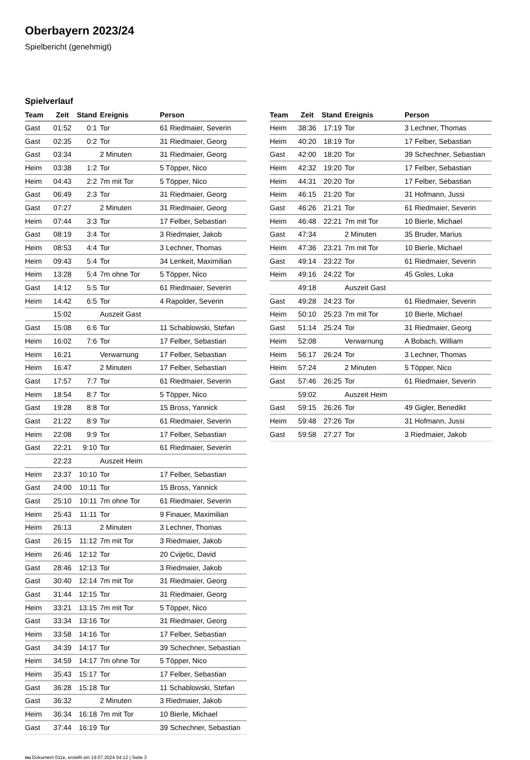Oberbayern 2023/24
Spielbericht (genehmigt)
Spielverlauf
| Team | Zeit | Stand | Ereignis | Person |
| --- | --- | --- | --- | --- |
| Gast | 01:52 | 0:1 | Tor | 61 Riedmaier, Severin |
| Gast | 02:35 | 0:2 | Tor | 31 Riedmaier, Georg |
| Gast | 03:34 | | 2 Minuten | 31 Riedmaier, Georg |
| Heim | 03:38 | 1:2 | Tor | 5 Töpper, Nico |
| Heim | 04:43 | 2:2 | 7m mit Tor | 5 Töpper, Nico |
| Gast | 06:49 | 2:3 | Tor | 31 Riedmaier, Georg |
| Gast | 07:27 | | 2 Minuten | 31 Riedmaier, Georg |
| Heim | 07:44 | 3:3 | Tor | 17 Felber, Sebastian |
| Gast | 08:19 | 3:4 | Tor | 3 Riedmaier, Jakob |
| Heim | 08:53 | 4:4 | Tor | 3 Lechner, Thomas |
| Heim | 09:43 | 5:4 | Tor | 34 Lenkeit, Maximilian |
| Heim | 13:28 | 5:4 | 7m ohne Tor | 5 Töpper, Nico |
| Gast | 14:12 | 5:5 | Tor | 61 Riedmaier, Severin |
| Heim | 14:42 | 6:5 | Tor | 4 Rapolder, Severin |
| | 15:02 | | Auszeit Gast | |
| Gast | 15:08 | 6:6 | Tor | 11 Schablowski, Stefan |
| Heim | 16:02 | 7:6 | Tor | 17 Felber, Sebastian |
| Heim | 16:21 | | Verwarnung | 17 Felber, Sebastian |
| Heim | 16:47 | | 2 Minuten | 17 Felber, Sebastian |
| Gast | 17:57 | 7:7 | Tor | 61 Riedmaier, Severin |
| Heim | 18:54 | 8:7 | Tor | 5 Töpper, Nico |
| Gast | 19:28 | 8:8 | Tor | 15 Bross, Yannick |
| Gast | 21:22 | 8:9 | Tor | 61 Riedmaier, Severin |
| Heim | 22:08 | 9:9 | Tor | 17 Felber, Sebastian |
| Gast | 22:21 | 9:10 | Tor | 61 Riedmaier, Severin |
| | 22:23 | | Auszeit Heim | |
| Heim | 23:37 | 10:10 | Tor | 17 Felber, Sebastian |
| Gast | 24:00 | 10:11 | Tor | 15 Bross, Yannick |
| Gast | 25:10 | 10:11 | 7m ohne Tor | 61 Riedmaier, Severin |
| Heim | 25:43 | 11:11 | Tor | 9 Finauer, Maximilian |
| Heim | 26:13 | | 2 Minuten | 3 Lechner, Thomas |
| Gast | 26:15 | 11:12 | 7m mit Tor | 3 Riedmaier, Jakob |
| Heim | 26:46 | 12:12 | Tor | 20 Cvijetic, David |
| Gast | 28:46 | 12:13 | Tor | 3 Riedmaier, Jakob |
| Gast | 30:40 | 12:14 | 7m mit Tor | 31 Riedmaier, Georg |
| Gast | 31:44 | 12:15 | Tor | 31 Riedmaier, Georg |
| Heim | 33:21 | 13:15 | 7m mit Tor | 5 Töpper, Nico |
| Gast | 33:34 | 13:16 | Tor | 31 Riedmaier, Georg |
| Heim | 33:58 | 14:16 | Tor | 17 Felber, Sebastian |
| Gast | 34:39 | 14:17 | Tor | 39 Schechner, Sebastian |
| Heim | 34:59 | 14:17 | 7m ohne Tor | 5 Töpper, Nico |
| Heim | 35:43 | 15:17 | Tor | 17 Felber, Sebastian |
| Gast | 36:28 | 15:18 | Tor | 11 Schablowski, Stefan |
| Gast | 36:32 | | 2 Minuten | 3 Riedmaier, Jakob |
| Heim | 36:34 | 16:18 | 7m mit Tor | 10 Bierle, Michael |
| Gast | 37:44 | 16:19 | Tor | 39 Schechner, Sebastian |
| Team | Zeit | Stand | Ereignis | Person |
| --- | --- | --- | --- | --- |
| Heim | 38:36 | 17:19 | Tor | 3 Lechner, Thomas |
| Heim | 40:20 | 18:19 | Tor | 17 Felber, Sebastian |
| Gast | 42:00 | 18:20 | Tor | 39 Schechner, Sebastian |
| Heim | 42:32 | 19:20 | Tor | 17 Felber, Sebastian |
| Heim | 44:31 | 20:20 | Tor | 17 Felber, Sebastian |
| Heim | 46:15 | 21:20 | Tor | 31 Hofmann, Jussi |
| Gast | 46:26 | 21:21 | Tor | 61 Riedmaier, Severin |
| Heim | 46:48 | 22:21 | 7m mit Tor | 10 Bierle, Michael |
| Gast | 47:34 | | 2 Minuten | 35 Bruder, Marius |
| Heim | 47:36 | 23:21 | 7m mit Tor | 10 Bierle, Michael |
| Gast | 49:14 | 23:22 | Tor | 61 Riedmaier, Severin |
| Heim | 49:16 | 24:22 | Tor | 45 Goles, Luka |
| | 49:18 | | Auszeit Gast | |
| Gast | 49:28 | 24:23 | Tor | 61 Riedmaier, Severin |
| Heim | 50:10 | 25:23 | 7m mit Tor | 10 Bierle, Michael |
| Gast | 51:14 | 25:24 | Tor | 31 Riedmaier, Georg |
| Heim | 52:08 | | Verwarnung | A Bobach, William |
| Heim | 56:17 | 26:24 | Tor | 3 Lechner, Thomas |
| Heim | 57:24 | | 2 Minuten | 5 Töpper, Nico |
| Gast | 57:46 | 26:25 | Tor | 61 Riedmaier, Severin |
| | 59:02 | | Auszeit Heim | |
| Gast | 59:15 | 26:26 | Tor | 49 Gigler, Benedikt |
| Heim | 59:48 | 27:26 | Tor | 31 Hofmann, Jussi |
| Gast | 59:58 | 27:27 | Tor | 3 Riedmaier, Jakob |
nu.Dokument 011e, erstellt am 19.07.2024 04:12 | Seite 3